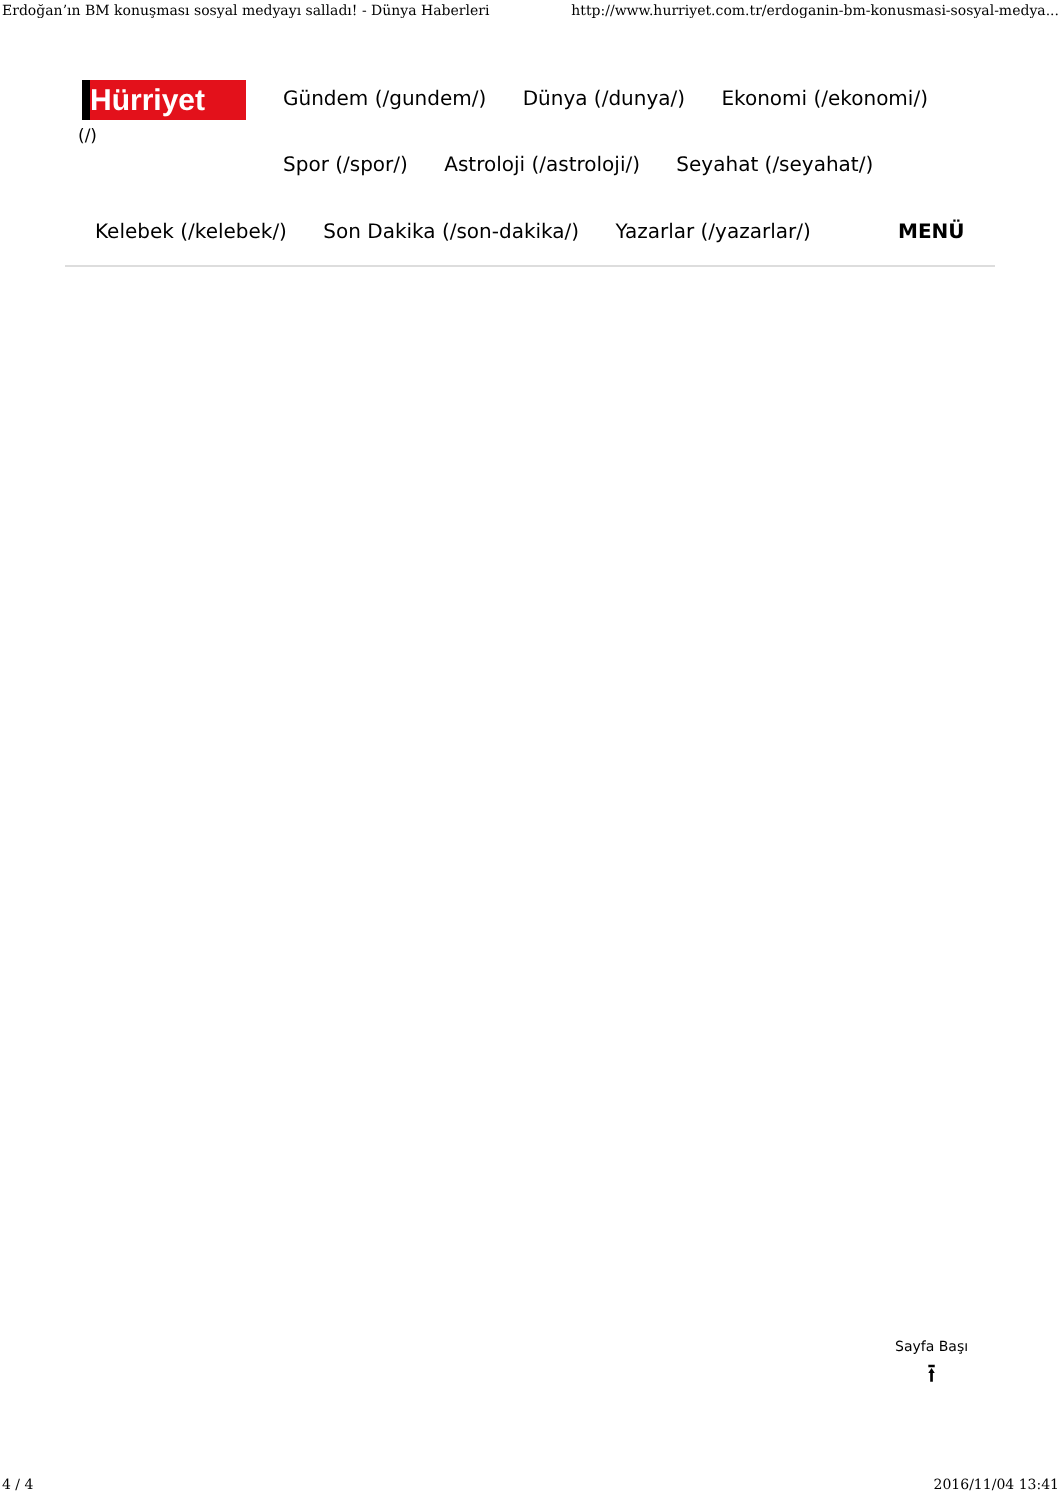Erdoğan’ın BM konuşması sosyal medyayı salladı! - Dünya Haberleri http://www.hurriyet.com.tr/erdoganin-bm-konusmasi-sosyal-medya...
Hürriyet
(/)
Gündem (/gundem/) Dünya (/dunya/) Ekonomi (/ekonomi/)
Spor (/spor/) Astroloji (/astroloji/) Seyahat (/seyahat/)
Kelebek (/kelebek/) Son Dakika (/son-dakika/) Yazarlar (/yazarlar/) MENÜ
Sayfa Başı
⭱
4 / 4 2016/11/04 13:41